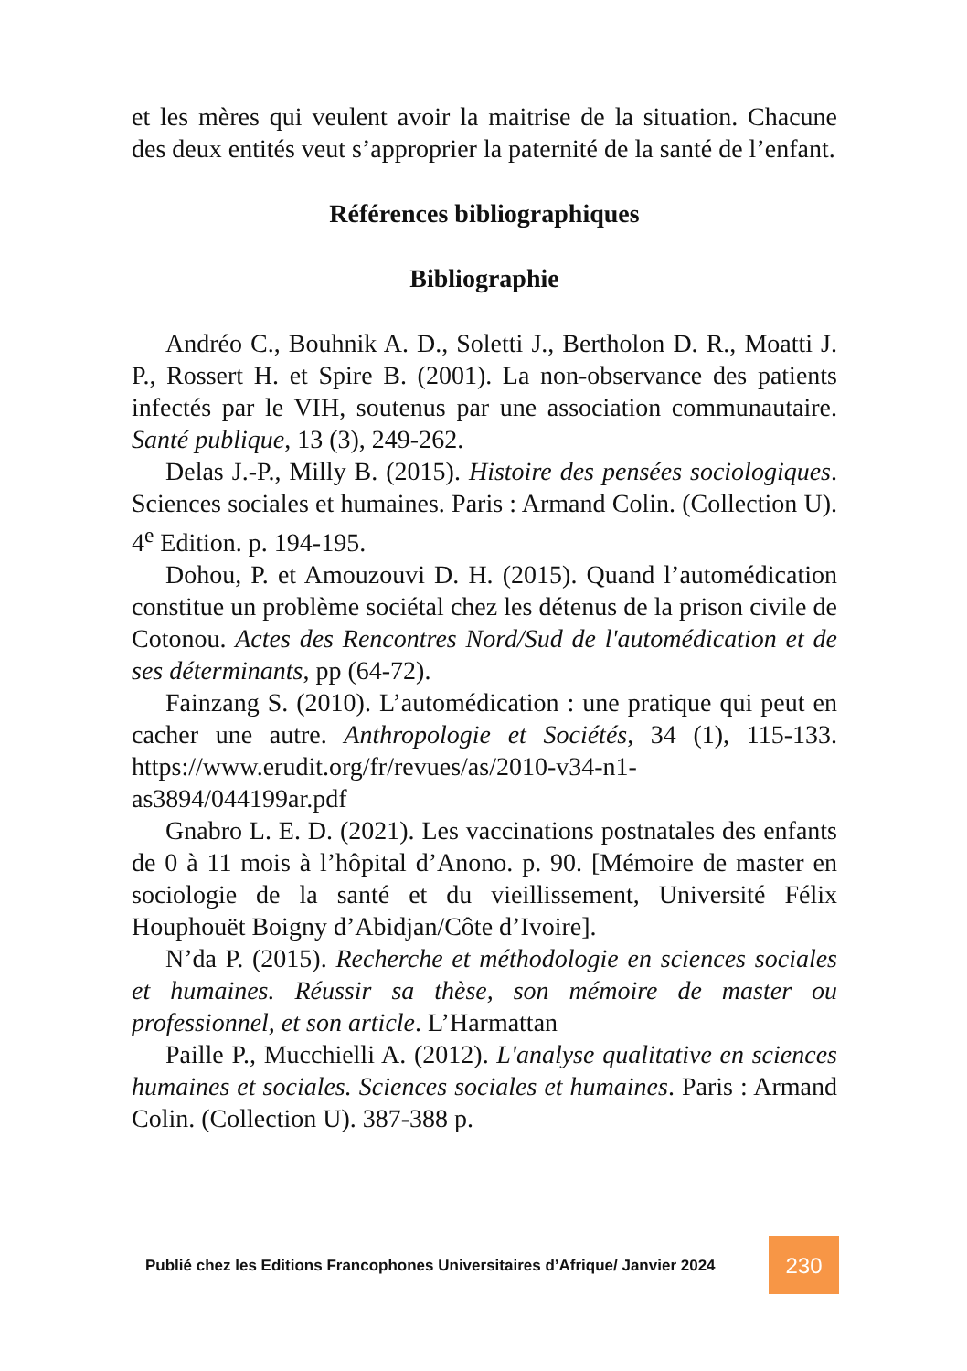et les mères qui veulent avoir la maitrise de la situation. Chacune des deux entités veut s’approprier la paternité de la santé de l’enfant.
Références bibliographiques
Bibliographie
Andréo C., Bouhnik A. D., Soletti J., Bertholon D. R., Moatti J. P., Rossert H. et Spire B. (2001). La non-observance des patients infectés par le VIH, soutenus par une association communautaire. Santé publique, 13 (3), 249-262.
Delas J.-P., Milly B. (2015). Histoire des pensées sociologiques. Sciences sociales et humaines. Paris : Armand Colin. (Collection U). 4<sup>e</sup> Edition. p. 194-195.
Dohou, P. et Amouzouvi D. H. (2015). Quand l’automédication constitue un problème sociétal chez les détenus de la prison civile de Cotonou. Actes des Rencontres Nord/Sud de l'automédication et de ses déterminants, pp (64-72).
Fainzang S. (2010). L’automédication : une pratique qui peut en cacher une autre. Anthropologie et Sociétés, 34 (1), 115-133. https://www.erudit.org/fr/revues/as/2010-v34-n1-as3894/044199ar.pdf
Gnabro L. E. D. (2021). Les vaccinations postnatales des enfants de 0 à 11 mois à l’hôpital d’Anono. p. 90. [Mémoire de master en sociologie de la santé et du vieillissement, Université Félix Houphouët Boigny d’Abidjan/Côte d’Ivoire].
N’da P. (2015). Recherche et méthodologie en sciences sociales et humaines. Réussir sa thèse, son mémoire de master ou professionnel, et son article. L’Harmattan
Paille P., Mucchielli A. (2012). L'analyse qualitative en sciences humaines et sociales. Sciences sociales et humaines. Paris : Armand Colin. (Collection U). 387-388 p.
Publié chez les Editions Francophones Universitaires d’Afrique/ Janvier 2024
230